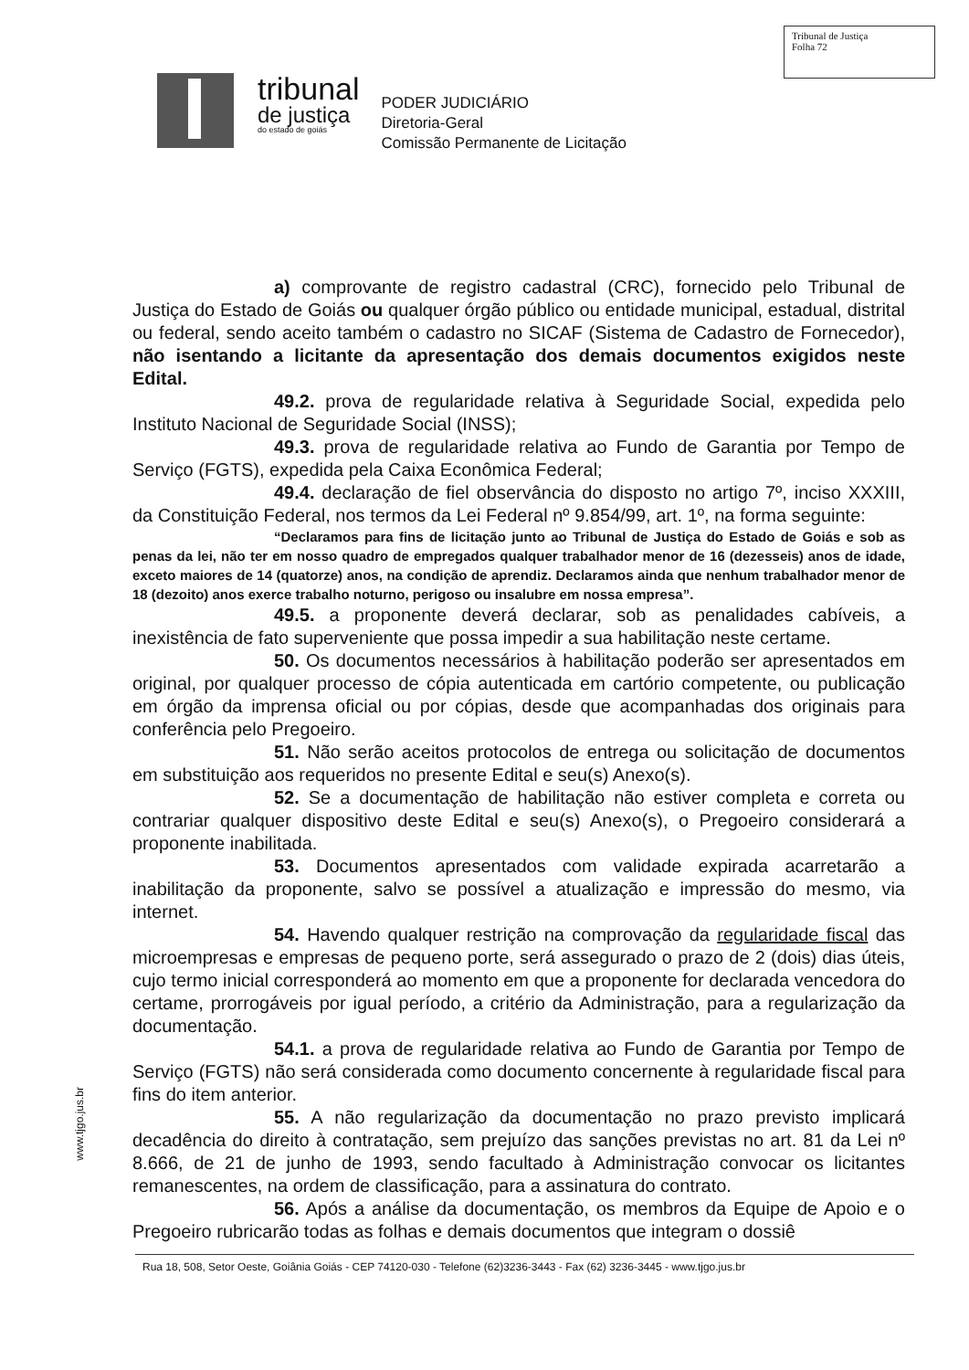Tribunal de Justiça
Folha 72
tribunal
de justiça
do estado de goiás
PODER JUDICIÁRIO
Diretoria-Geral
Comissão Permanente de Licitação
a) comprovante de registro cadastral (CRC), fornecido pelo Tribunal de Justiça do Estado de Goiás ou qualquer órgão público ou entidade municipal, estadual, distrital ou federal, sendo aceito também o cadastro no SICAF (Sistema de Cadastro de Fornecedor), não isentando a licitante da apresentação dos demais documentos exigidos neste Edital.
49.2. prova de regularidade relativa à Seguridade Social, expedida pelo Instituto Nacional de Seguridade Social (INSS);
49.3. prova de regularidade relativa ao Fundo de Garantia por Tempo de Serviço (FGTS), expedida pela Caixa Econômica Federal;
49.4. declaração de fiel observância do disposto no artigo 7º, inciso XXXIII, da Constituição Federal, nos termos da Lei Federal nº 9.854/99, art. 1º, na forma seguinte:
“Declaramos para fins de licitação junto ao Tribunal de Justiça do Estado de Goiás e sob as penas da lei, não ter em nosso quadro de empregados qualquer trabalhador menor de 16 (dezesseis) anos de idade, exceto maiores de 14 (quatorze) anos, na condição de aprendiz. Declaramos ainda que nenhum trabalhador menor de 18 (dezoito) anos exerce trabalho noturno, perigoso ou insalubre em nossa empresa”.
49.5. a proponente deverá declarar, sob as penalidades cabíveis, a inexistência de fato superveniente que possa impedir a sua habilitação neste certame.
50. Os documentos necessários à habilitação poderão ser apresentados em original, por qualquer processo de cópia autenticada em cartório competente, ou publicação em órgão da imprensa oficial ou por cópias, desde que acompanhadas dos originais para conferência pelo Pregoeiro.
51. Não serão aceitos protocolos de entrega ou solicitação de documentos em substituição aos requeridos no presente Edital e seu(s) Anexo(s).
52. Se a documentação de habilitação não estiver completa e correta ou contrariar qualquer dispositivo deste Edital e seu(s) Anexo(s), o Pregoeiro considerará a proponente inabilitada.
53. Documentos apresentados com validade expirada acarretarão a inabilitação da proponente, salvo se possível a atualização e impressão do mesmo, via internet.
54. Havendo qualquer restrição na comprovação da regularidade fiscal das microempresas e empresas de pequeno porte, será assegurado o prazo de 2 (dois) dias úteis, cujo termo inicial corresponderá ao momento em que a proponente for declarada vencedora do certame, prorrogáveis por igual período, a critério da Administração, para a regularização da documentação.
54.1. a prova de regularidade relativa ao Fundo de Garantia por Tempo de Serviço (FGTS) não será considerada como documento concernente à regularidade fiscal para fins do item anterior.
55. A não regularização da documentação no prazo previsto implicará decadência do direito à contratação, sem prejuízo das sanções previstas no art. 81 da Lei nº 8.666, de 21 de junho de 1993, sendo facultado à Administração convocar os licitantes remanescentes, na ordem de classificação, para a assinatura do contrato.
56. Após a análise da documentação, os membros da Equipe de Apoio e o Pregoeiro rubricarão todas as folhas e demais documentos que integram o dossiê
www.tjgo.jus.br
Rua 18, 508, Setor Oeste, Goiânia Goiás - CEP 74120-030 - Telefone (62)3236-3443 - Fax (62) 3236-3445 - www.tjgo.jus.br